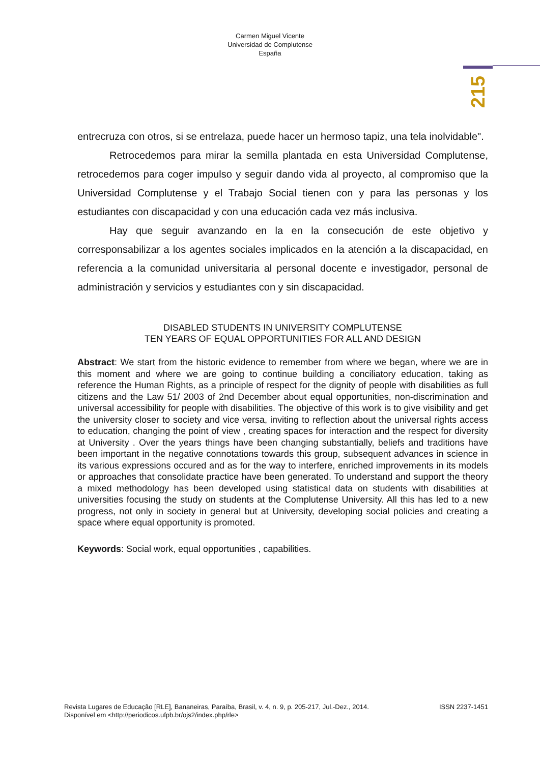Carmen Miguel Vicente
Universidad de Complutense
España
215
entrecruza con otros, si se entrelaza, puede hacer un hermoso tapiz, una tela inolvidable".
Retrocedemos para mirar la semilla plantada en esta Universidad Complutense, retrocedemos para coger impulso y seguir dando vida al proyecto, al compromiso que la Universidad Complutense y el Trabajo Social tienen con y para las personas y los estudiantes con discapacidad y con una educación cada vez más inclusiva.
Hay que seguir avanzando en la en la consecución de este objetivo y corresponsabilizar a los agentes sociales implicados en la atención a la discapacidad, en referencia a la comunidad universitaria al personal docente e investigador, personal de administración y servicios y estudiantes con y sin discapacidad.
DISABLED STUDENTS IN UNIVERSITY COMPLUTENSE
TEN YEARS OF EQUAL OPPORTUNITIES FOR ALL AND DESIGN
Abstract: We start from the historic evidence to remember from where we began, where we are in this moment and where we are going to continue building a conciliatory education, taking as reference the Human Rights, as a principle of respect for the dignity of people with disabilities as full citizens and the Law 51/ 2003 of 2nd December about equal opportunities, non-discrimination and universal accessibility for people with disabilities. The objective of this work is to give visibility and get the university closer to society and vice versa, inviting to reflection about the universal rights access to education, changing the point of view , creating spaces for interaction and the respect for diversity at University . Over the years things have been changing substantially, beliefs and traditions have been important in the negative connotations towards this group, subsequent advances in science in its various expressions occured and as for the way to interfere, enriched improvements in its models or approaches that consolidate practice have been generated. To understand and support the theory a mixed methodology has been developed using statistical data on students with disabilities at universities focusing the study on students at the Complutense University. All this has led to a new progress, not only in society in general but at University, developing social policies and creating a space where equal opportunity is promoted.
Keywords: Social work, equal opportunities , capabilities.
Revista Lugares de Educação [RLE], Bananeiras, Paraíba, Brasil, v. 4, n. 9, p. 205-217, Jul.-Dez., 2014. ISSN 2237-1451
Disponível em <http://periodicos.ufpb.br/ojs2/index.php/rle>